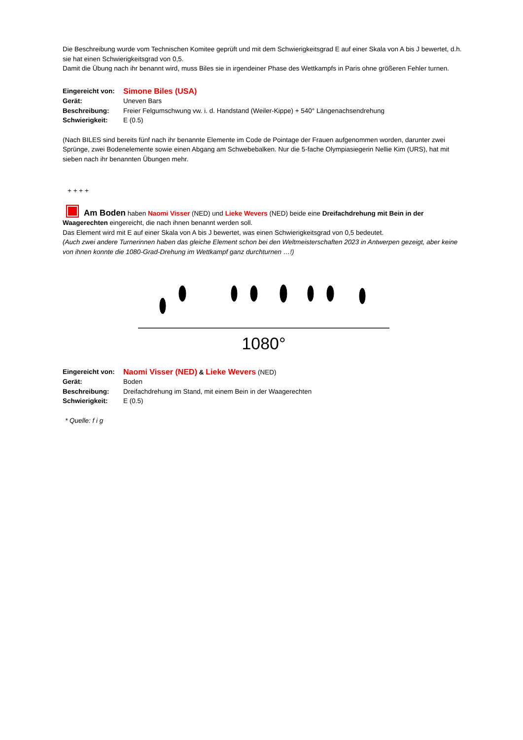Die Beschreibung wurde vom Technischen Komitee geprüft und mit dem Schwierigkeitsgrad E auf einer Skala von A bis J bewertet, d.h. sie hat einen Schwierigkeitsgrad von 0,5.
Damit die Übung nach ihr benannt wird, muss Biles sie in irgendeiner Phase des Wettkampfs in Paris ohne größeren Fehler turnen.
| Eingereicht von: | Simone Biles (USA) |
| Gerät: | Uneven Bars |
| Beschreibung: | Freier Felgumschwung vw. i. d. Handstand (Weiler-Kippe) + 540° Längenachsendrehung |
| Schwierigkeit: | E (0.5) |
(Nach BILES sind bereits fünf nach ihr benannte Elemente im Code de Pointage der Frauen aufgenommen worden, darunter zwei Sprünge, zwei Bodenelemente sowie einen Abgang am Schwebebalken. Nur die 5-fache Olympiasiegerin Nellie Kim (URS), hat mit sieben nach ihr benannten Übungen mehr.
+ + + +
Am Boden haben Naomi Visser (NED) und Lieke Wevers (NED) beide eine Dreifachdrehung mit Bein in der Waagerechten eingereicht, die nach ihnen benannt werden soll.
Das Element wird mit E auf einer Skala von A bis J bewertet, was einen Schwierigkeitsgrad von 0,5 bedeutet.
(Auch zwei andere Turnerinnen haben das gleiche Element schon bei den Weltmeisterschaften 2023 in Antwerpen gezeigt, aber keine von ihnen konnte die 1080-Grad-Drehung im Wettkampf ganz durchturnen …!)
1080°
| Eingereicht von: | Naomi Visser (NED) & Lieke Wevers (NED) |
| Gerät: | Boden |
| Beschreibung: | Dreifachdrehung im Stand, mit einem Bein in der Waagerechten |
| Schwierigkeit: | E (0.5) |
* Quelle: f i g